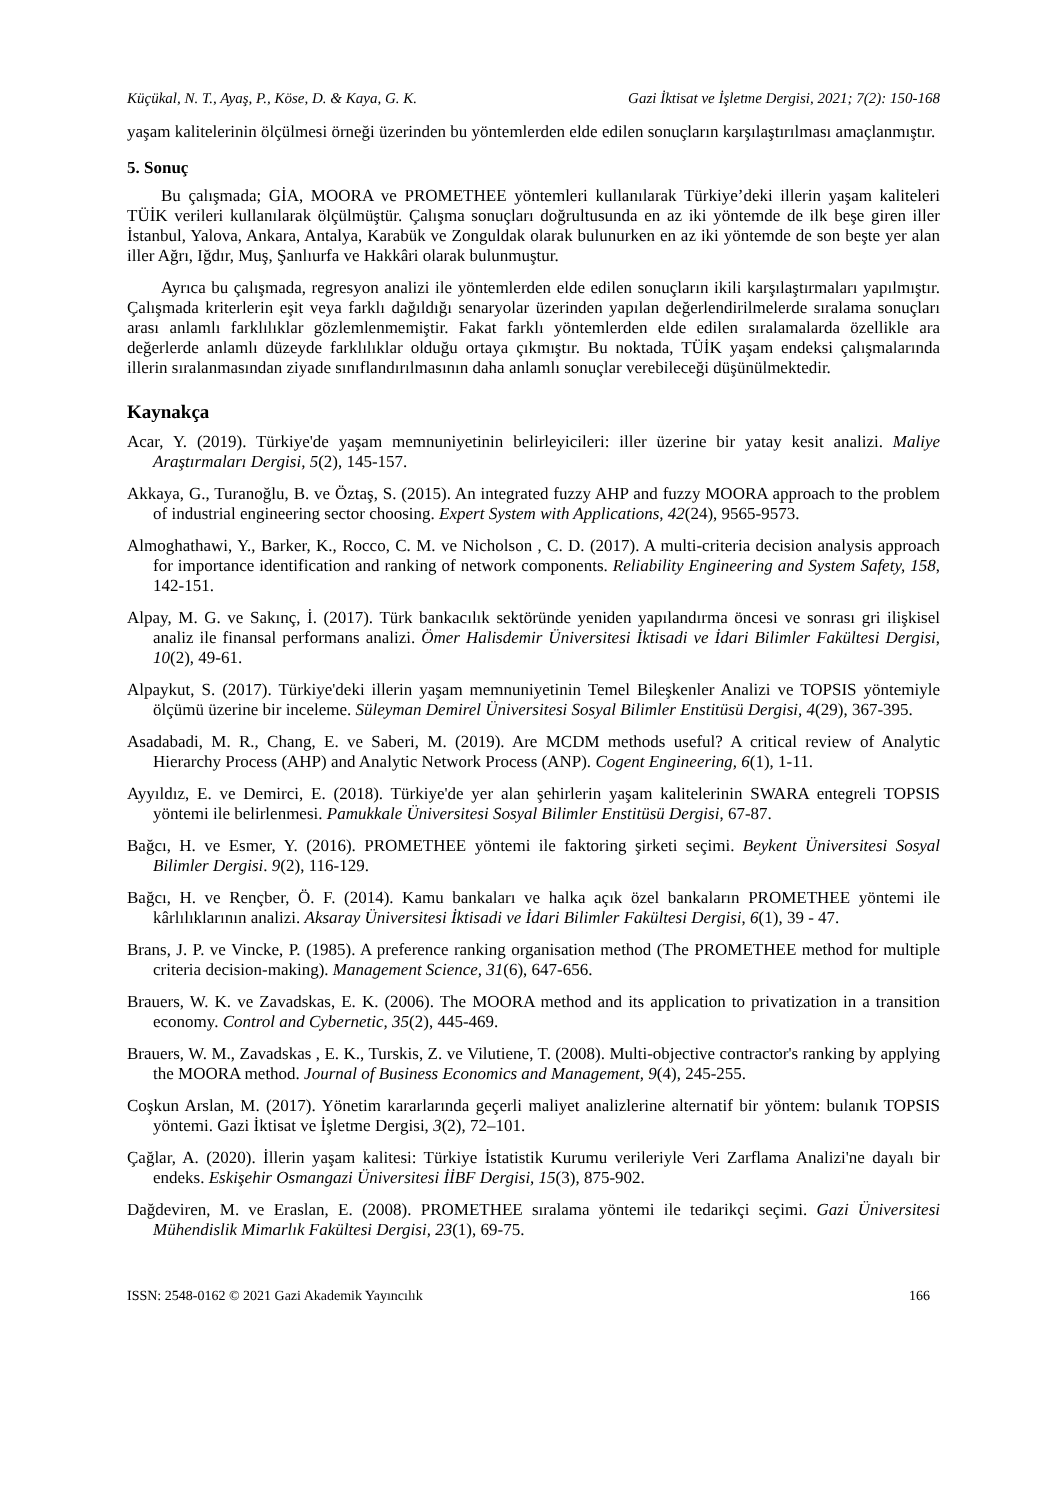Küçükal, N. T., Ayaş, P., Köse, D. & Kaya, G. K. Gazi İktisat ve İşletme Dergisi, 2021; 7(2): 150-168
yaşam kalitelerinin ölçülmesi örneği üzerinden bu yöntemlerden elde edilen sonuçların karşılaştırılması amaçlanmıştır.
5. Sonuç
Bu çalışmada; GİA, MOORA ve PROMETHEE yöntemleri kullanılarak Türkiye’deki illerin yaşam kaliteleri TÜİK verileri kullanılarak ölçülmüştür. Çalışma sonuçları doğrultusunda en az iki yöntemde de ilk beşe giren iller İstanbul, Yalova, Ankara, Antalya, Karabük ve Zonguldak olarak bulunurken en az iki yöntemde de son beşte yer alan iller Ağrı, Iğdır, Muş, Şanlıurfa ve Hakkâri olarak bulunmuştur.
Ayrıca bu çalışmada, regresyon analizi ile yöntemlerden elde edilen sonuçların ikili karşılaştırmaları yapılmıştır. Çalışmada kriterlerin eşit veya farklı dağıldığı senaryolar üzerinden yapılan değerlendirilmelerde sıralama sonuçları arası anlamlı farklılıklar gözlemlenmemiştir. Fakat farklı yöntemlerden elde edilen sıralamalarda özellikle ara değerlerde anlamlı düzeyde farklılıklar olduğu ortaya çıkmıştır. Bu noktada, TÜİK yaşam endeksi çalışmalarında illerin sıralanmasından ziyade sınıflandırılmasının daha anlamlı sonuçlar verebileceği düşünülmektedir.
Kaynakça
Acar, Y. (2019). Türkiye'de yaşam memnuniyetinin belirleyicileri: iller üzerine bir yatay kesit analizi. Maliye Araştırmaları Dergisi, 5(2), 145-157.
Akkaya, G., Turanoğlu, B. ve Öztaş, S. (2015). An integrated fuzzy AHP and fuzzy MOORA approach to the problem of industrial engineering sector choosing. Expert System with Applications, 42(24), 9565-9573.
Almoghathawi, Y., Barker, K., Rocco, C. M. ve Nicholson , C. D. (2017). A multi-criteria decision analysis approach for importance identification and ranking of network components. Reliability Engineering and System Safety, 158, 142-151.
Alpay, M. G. ve Sakınç, İ. (2017). Türk bankacılık sektöründe yeniden yapılandırma öncesi ve sonrası gri ilişkisel analiz ile finansal performans analizi. Ömer Halisdemir Üniversitesi İktisadi ve İdari Bilimler Fakültesi Dergisi, 10(2), 49-61.
Alpaykut, S. (2017). Türkiye'deki illerin yaşam memnuniyetinin Temel Bileşkenler Analizi ve TOPSIS yöntemiyle ölçümü üzerine bir inceleme. Süleyman Demirel Üniversitesi Sosyal Bilimler Enstitüsü Dergisi, 4(29), 367-395.
Asadabadi, M. R., Chang, E. ve Saberi, M. (2019). Are MCDM methods useful? A critical review of Analytic Hierarchy Process (AHP) and Analytic Network Process (ANP). Cogent Engineering, 6(1), 1-11.
Ayyıldız, E. ve Demirci, E. (2018). Türkiye'de yer alan şehirlerin yaşam kalitelerinin SWARA entegreli TOPSIS yöntemi ile belirlenmesi. Pamukkale Üniversitesi Sosyal Bilimler Enstitüsü Dergisi, 67-87.
Bağcı, H. ve Esmer, Y. (2016). PROMETHEE yöntemi ile faktoring şirketi seçimi. Beykent Üniversitesi Sosyal Bilimler Dergisi. 9(2), 116-129.
Bağcı, H. ve Rençber, Ö. F. (2014). Kamu bankaları ve halka açık özel bankaların PROMETHEE yöntemi ile kârlılıklarının analizi. Aksaray Üniversitesi İktisadi ve İdari Bilimler Fakültesi Dergisi, 6(1), 39 - 47.
Brans, J. P. ve Vincke, P. (1985). A preference ranking organisation method (The PROMETHEE method for multiple criteria decision-making). Management Science, 31(6), 647-656.
Brauers, W. K. ve Zavadskas, E. K. (2006). The MOORA method and its application to privatization in a transition economy. Control and Cybernetic, 35(2), 445-469.
Brauers, W. M., Zavadskas , E. K., Turskis, Z. ve Vilutiene, T. (2008). Multi-objective contractor's ranking by applying the MOORA method. Journal of Business Economics and Management, 9(4), 245-255.
Coşkun Arslan, M. (2017). Yönetim kararlarında geçerli maliyet analizlerine alternatif bir yöntem: bulanık TOPSIS yöntemi. Gazi İktisat ve İşletme Dergisi, 3(2), 72–101.
Çağlar, A. (2020). İllerin yaşam kalitesi: Türkiye İstatistik Kurumu verileriyle Veri Zarflama Analizi'ne dayalı bir endeks. Eskişehir Osmangazi Üniversitesi İİBF Dergisi, 15(3), 875-902.
Dağdeviren, M. ve Eraslan, E. (2008). PROMETHEE sıralama yöntemi ile tedarikçi seçimi. Gazi Üniversitesi Mühendislik Mimarlık Fakültesi Dergisi, 23(1), 69-75.
ISSN: 2548-0162 © 2021 Gazi Akademik Yayıncılık 166